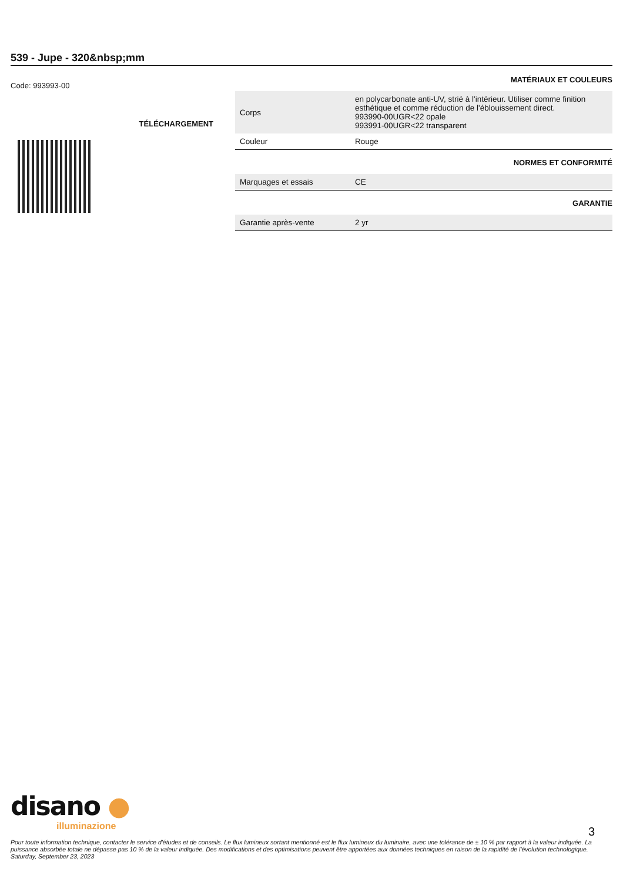539 - Jupe - 320&nbsp;mm
Code: 993993-00
TÉLÉCHARGEMENT
MATÉRIAUX ET COULEURS
| Corps | en polycarbonate anti-UV, strié à l'intérieur. Utiliser comme finition esthétique et comme réduction de l'éblouissement direct. 993990-00UGR<22 opale 993991-00UGR<22 transparent |
| Couleur | Rouge |
NORMES ET CONFORMITÉ
| Marquages et essais | CE |
GARANTIE
| Garantie après-vente | 2 yr |
disano ●
illuminazione
3
Pour toute information technique, contacter le service d'études et de conseils. Le flux lumineux sortant mentionné est le flux lumineux du luminaire, avec une tolérance de ± 10 % par rapport à la valeur indiquée. La puissance absorbée totale ne dépasse pas 10 % de la valeur indiquée. Des modifications et des optimisations peuvent être apportées aux données techniques en raison de la rapidité de l'évolution technologique. Saturday, September 23, 2023